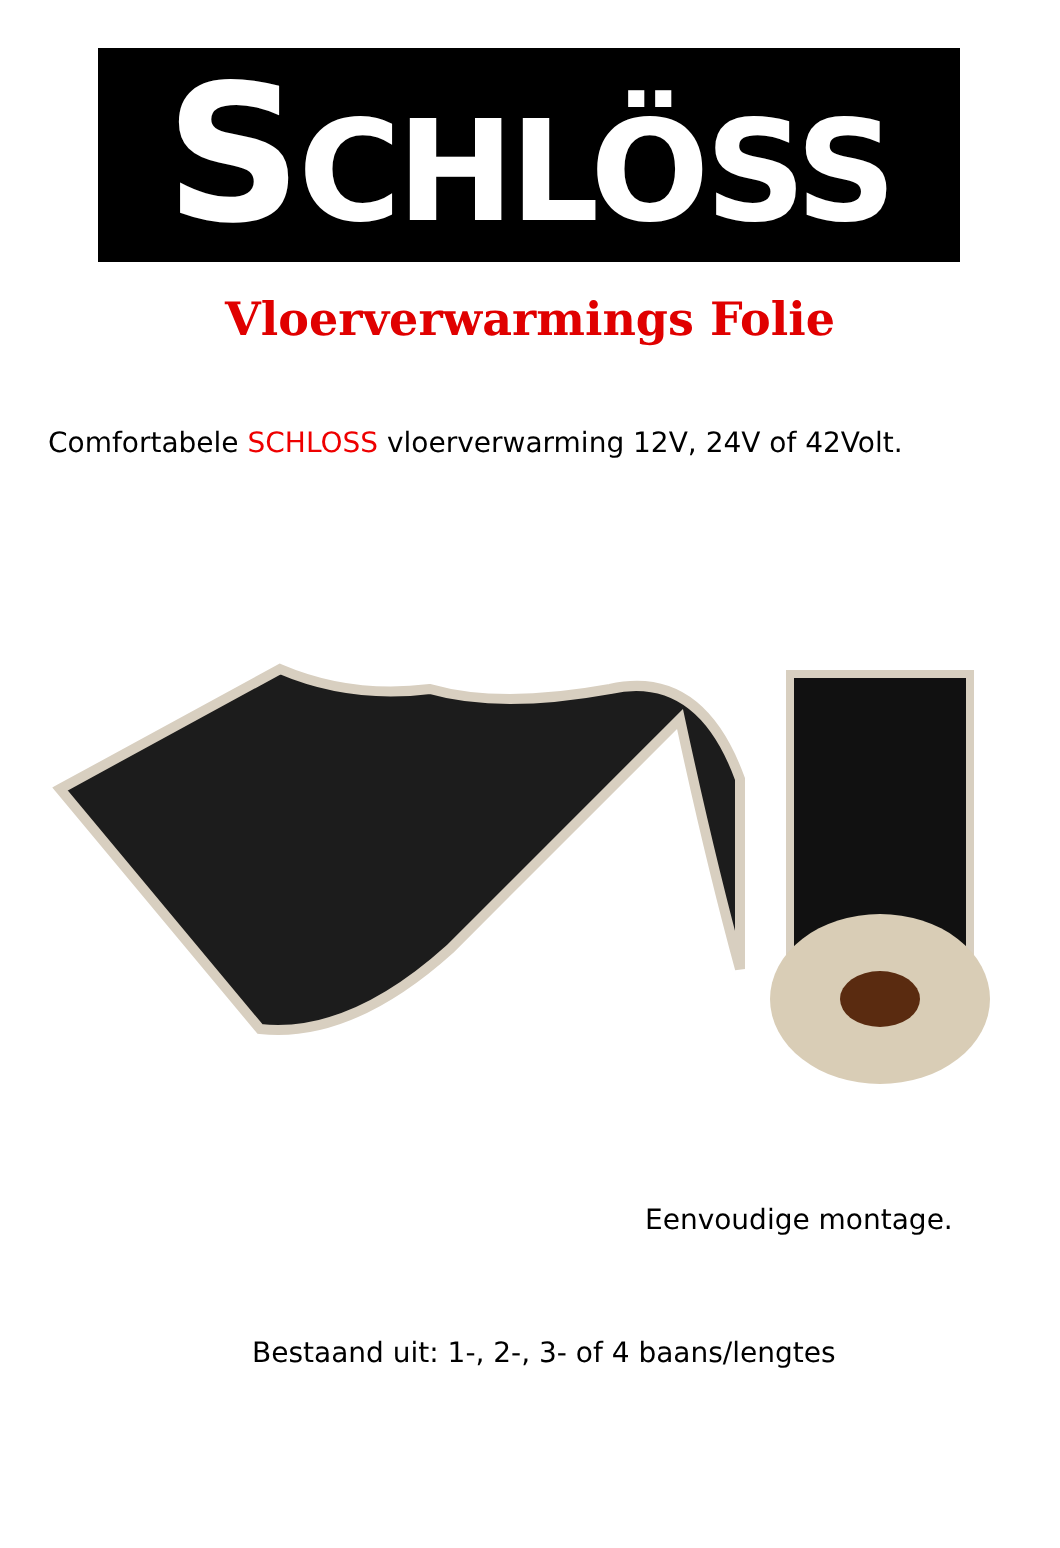SCHLÖSS
Vloerverwarmings Folie
Comfortabele SCHLOSS vloerverwarming 12V, 24V of 42Volt.
Eenvoudige montage.
Bestaand uit: 1-, 2-, 3- of 4 baans/lengtes